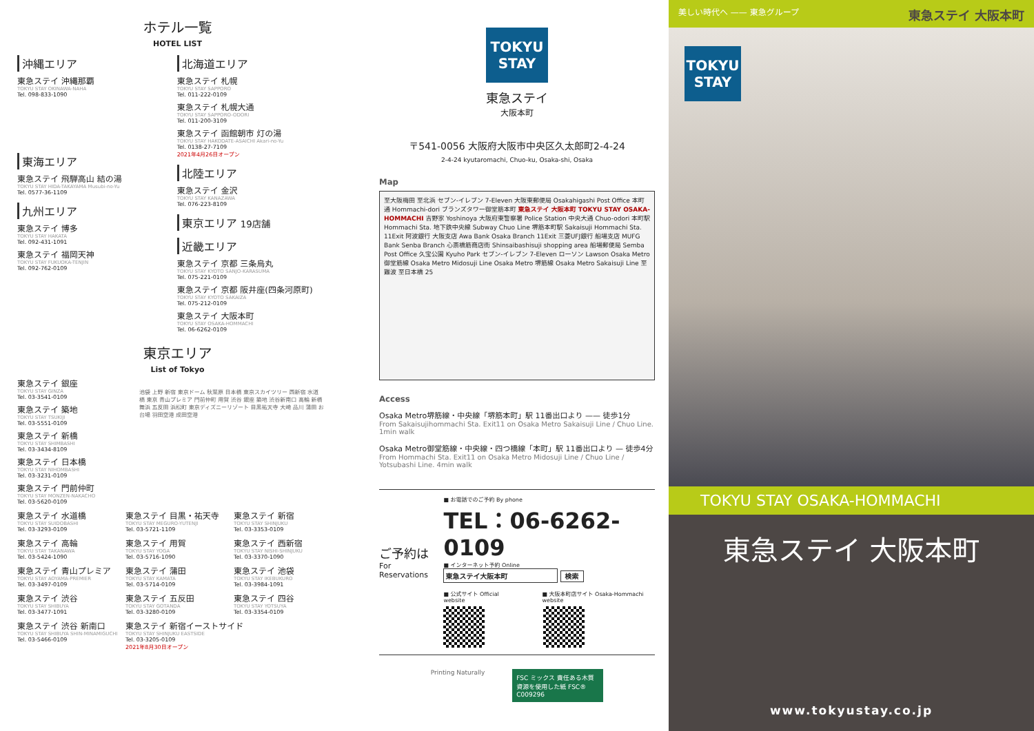ホテル一覧
HOTEL LIST
沖縄エリア
東急ステイ 沖縄那覇
TOKYU STAY OKINAWA-NAHA
Tel. 098-833-1090
東海エリア
東急ステイ 飛騨高山 結の湯
TOKYU STAY HIDA-TAKAYAMA Musubi-no-Yu
Tel. 0577-36-1109
九州エリア
東急ステイ 博多
TOKYU STAY HAKATA
Tel. 092-431-1091
東急ステイ 福岡天神
TOKYU STAY FUKUOKA-TENJIN
Tel. 092-762-0109
北海道エリア
東急ステイ 札幌
TOKYU STAY SAPPORO
Tel. 011-222-0109
東急ステイ 札幌大通
TOKYU STAY SAPPORO-ODORI
Tel. 011-200-3109
東急ステイ 函館朝市 灯の湯
TOKYU STAY HAKODATE-ASAICHI Akari-no-Yu
Tel. 0138-27-7109
2021年4月26日オープン
北陸エリア
東急ステイ 金沢
TOKYU STAY KANAZAWA
Tel. 076-223-8109
東京エリア 19店舗
近畿エリア
東急ステイ 京都 三条烏丸
TOKYU STAY KYOTO SANJO-KARASUMA
Tel. 075-221-0109
東急ステイ 京都 阪井座(四条河原町)
TOKYU STAY KYOTO SAKAIZA
Tel. 075-212-0109
東急ステイ 大阪本町
TOKYU STAY OSAKA-HOMMACHI
Tel. 06-6262-0109
東京エリア
List of Tokyo
東急ステイ 銀座
TOKYU STAY GINZA
Tel. 03-3541-0109
東急ステイ 築地
TOKYU STAY TSUKIJI
Tel. 03-5551-0109
東急ステイ 新橋
TOKYU STAY SHIMBASHI
Tel. 03-3434-8109
東急ステイ 日本橋
TOKYU STAY NIHOMBASHI
Tel. 03-3231-0109
東急ステイ 門前仲町
TOKYU STAY MONZEN-NAKACHO
Tel. 03-5620-0109
池袋 上野 新宿 東京ドーム 秋葉原 日本橋 東京スカイツリー 西新宿 水道橋 東京 青山プレミア 門前仲町 用賀 渋谷 銀座 築地 渋谷新南口 高輪 新橋 舞浜 五反田 浜松町 東京ディズニーリゾート 目黒祐天寺 大崎 品川 蒲田 お台場 羽田空港 成田空港
東急ステイ 水道橋
TOKYU STAY SUIDOBASHI
Tel. 03-3293-0109
東急ステイ 目黒・祐天寺
TOKYU STAY MEGURO-YUTENJI
Tel. 03-5721-1109
東急ステイ 新宿
TOKYU STAY SHINJUKU
Tel. 03-3353-0109
東急ステイ 高輪
TOKYU STAY TAKANAWA
Tel. 03-5424-1090
東急ステイ 用賀
TOKYU STAY YOGA
Tel. 03-5716-1090
東急ステイ 西新宿
TOKYU STAY NISHI-SHINJUKU
Tel. 03-3370-1090
東急ステイ 青山プレミア
TOKYU STAY AOYAMA-PREMIER
Tel. 03-3497-0109
東急ステイ 蒲田
TOKYU STAY KAMATA
Tel. 03-5714-0109
東急ステイ 池袋
TOKYU STAY IKEBUKURO
Tel. 03-3984-1091
東急ステイ 渋谷
TOKYU STAY SHIBUYA
Tel. 03-3477-1091
東急ステイ 五反田
TOKYU STAY GOTANDA
Tel. 03-3280-0109
東急ステイ 四谷
TOKYU STAY YOTSUYA
Tel. 03-3354-0109
東急ステイ 渋谷 新南口
TOKYU STAY SHIBUYA SHIN-MINAMIGUCHI
Tel. 03-5466-0109
東急ステイ 新宿イーストサイド
TOKYU STAY SHINJUKU EASTSIDE
Tel. 03-3205-0109
2021年8月30日オープン
TOKYU
STAY
東急ステイ
大阪本町
〒541-0056 大阪府大阪市中央区久太郎町2-4-24
2-4-24 kyutaromachi, Chuo-ku, Osaka-shi, Osaka
Map
至大阪梅田 至北浜 セブン-イレブン 7-Eleven 大阪東郵便局 Osakahigashi Post Office 本町通 Hommachi-dori ブランズタワー御堂筋本町 東急ステイ 大阪本町 TOKYU STAY OSAKA-HOMMACHI 吉野家 Yoshinoya 大阪府東警察署 Police Station 中央大通 Chuo-odori 本町駅 Hommachi Sta. 地下鉄中央線 Subway Chuo Line 堺筋本町駅 Sakaisuji Hommachi Sta. 11Exit 阿波銀行 大阪支店 Awa Bank Osaka Branch 11Exit 三菱UFJ銀行 船場支店 MUFG Bank Senba Branch 心斎橋筋商店街 Shinsaibashisuji shopping area 船場郵便局 Semba Post Office 久宝公園 Kyuho Park セブン-イレブン 7-Eleven ローソン Lawson Osaka Metro 御堂筋線 Osaka Metro Midosuji Line Osaka Metro 堺筋線 Osaka Metro Sakaisuji Line 至難波 至日本橋 25
Access
Osaka Metro堺筋線・中央線「堺筋本町」駅 11番出口より —— 徒歩1分
From Sakaisujihommachi Sta. Exit11 on Osaka Metro Sakaisuji Line / Chuo Line. 1min walk
Osaka Metro御堂筋線・中央線・四つ橋線「本町」駅 11番出口より — 徒歩4分
From Hommachi Sta. Exit11 on Osaka Metro Midosuji Line / Chuo Line / Yotsubashi Line. 4min walk
ご予約は
For Reservations
■ お電話でのご予約 By phone
TEL：06-6262-0109
■ インターネット予約 Online
東急ステイ大阪本町
検索
■ 公式サイト Official website ■ 大阪本町店サイト Osaka-Hommachi website
Printing Naturally
FSC ミックス 責任ある木質資源を使用した紙 FSC® C009296
美しい時代へ —— 東急グループ 東急ステイ 大阪本町
TOKYU
STAY
TOKYU STAY OSAKA-HOMMACHI
東急ステイ 大阪本町
www.tokyustay.co.jp